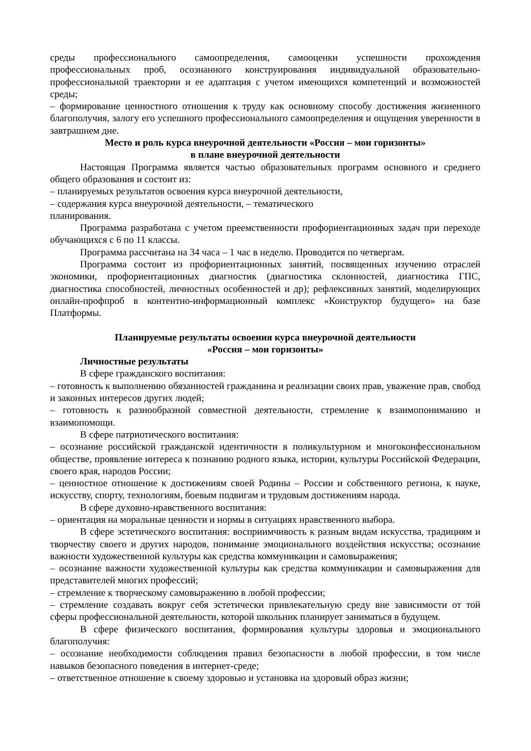среды профессионального самоопределения, самооценки успешности прохождения профессиональных проб, осознанного конструирования индивидуальной образовательно-профессиональной траектории и ее адаптация с учетом имеющихся компетенций и возможностей среды;
– формирование ценностного отношения к труду как основному способу достижения жизненного благополучия, залогу его успешного профессионального самоопределения и ощущения уверенности в завтрашнем дне.
Место и роль курса внеурочной деятельности «Россия – мои горизонты»
в плане внеурочной деятельности
Настоящая Программа является частью образовательных программ основного и среднего общего образования и состоит из:
– планируемых результатов освоения курса внеурочной деятельности,
– содержания курса внеурочной деятельности, – тематического
планирования.
Программа разработана с учетом преемственности профориентационных задач при переходе обучающихся с 6 по 11 классы.
Программа рассчитана на 34 часа – 1 час в неделю. Проводится по четвергам.
Программа состоит из профориентационных занятий, посвященных изучению отраслей экономики, профориентационных диагностик (диагностика склонностей, диагностика ГПС, диагностика способностей, личностных особенностей и др); рефлексивных занятий, моделирующих онлайн-профпроб в контентно-информационный комплекс «Конструктор будущего» на базе Платформы.
Планируемые результаты освоения курса внеурочной деятельности
«Россия – мои горизонты»
Личностные результаты
В сфере гражданского воспитания:
– готовность к выполнению обязанностей гражданина и реализации своих прав, уважение прав, свобод и законных интересов других людей;
– готовность к разнообразной совместной деятельности, стремление к взаимопониманию и взаимопомощи.
В сфере патриотического воспитания:
– осознание российской гражданской идентичности в поликультурном и многоконфессиональном обществе, проявление интереса к познанию родного языка, истории, культуры Российской Федерации, своего края, народов России;
– ценностное отношение к достижениям своей Родины – России и собственного региона, к науке, искусству, спорту, технологиям, боевым подвигам и трудовым достижениям народа.
В сфере духовно-нравственного воспитания:
– ориентация на моральные ценности и нормы в ситуациях нравственного выбора.
В сфере эстетического воспитания: восприимчивость к разным видам искусства, традициям и творчеству своего и других народов, понимание эмоционального воздействия искусства; осознание важности художественной культуры как средства коммуникации и самовыражения;
– осознание важности художественной культуры как средства коммуникации и самовыражения для представителей многих профессий;
– стремление к творческому самовыражению в любой профессии;
– стремление создавать вокруг себя эстетически привлекательную среду вне зависимости от той сферы профессиональной деятельности, которой школьник планирует заниматься в будущем.
В сфере физического воспитания, формирования культуры здоровья и эмоционального благополучия:
– осознание необходимости соблюдения правил безопасности в любой профессии, в том числе навыков безопасного поведения в интернет-среде;
– ответственное отношение к своему здоровью и установка на здоровый образ жизни;